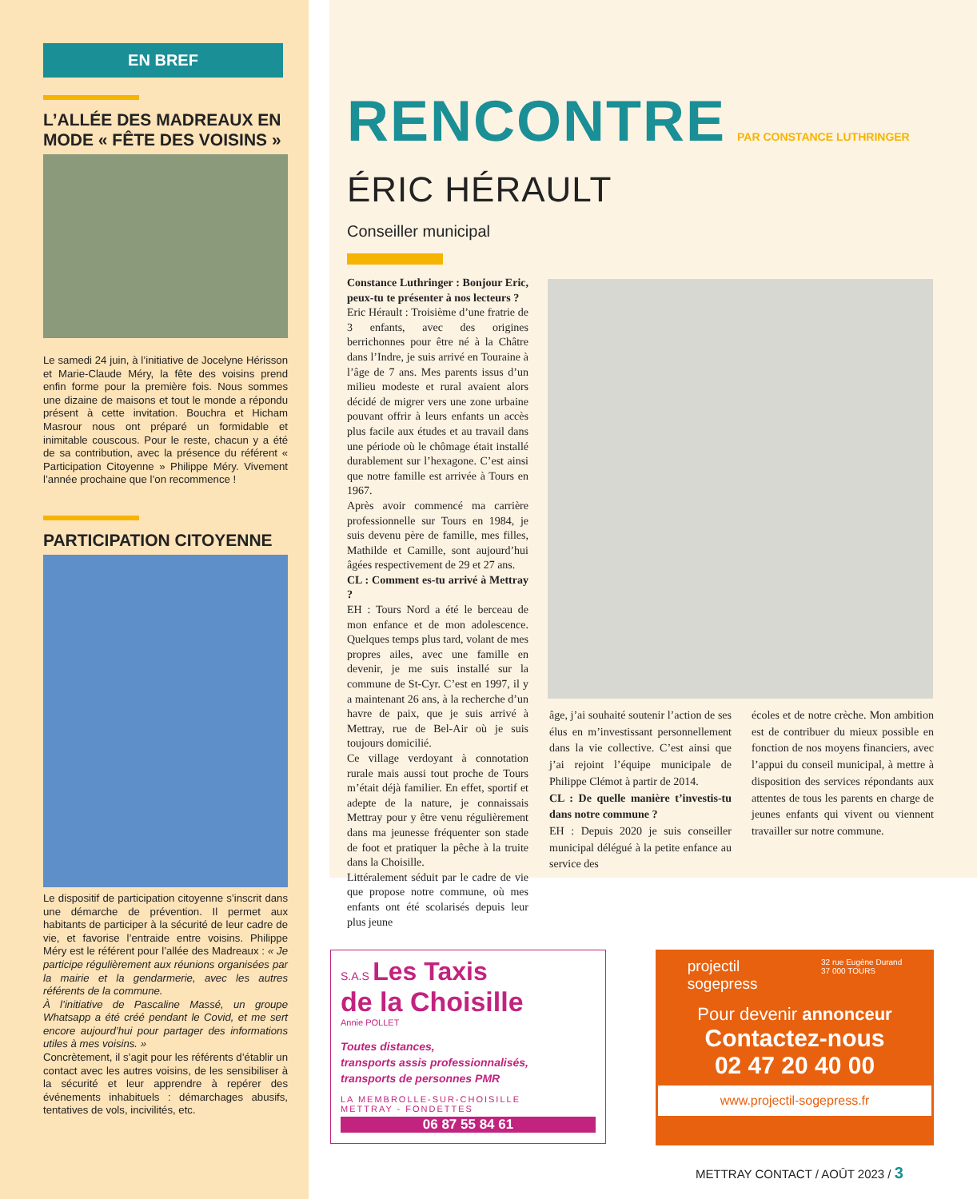EN BREF
L’ALLÉE DES MADREAUX EN MODE « FÊTE DES VOISINS »
Le samedi 24 juin, à l’initiative de Jocelyne Hérisson et Marie-Claude Méry, la fête des voisins prend enfin forme pour la première fois. Nous sommes une dizaine de maisons et tout le monde a répondu présent à cette invitation. Bouchra et Hicham Masrour nous ont préparé un formidable et inimitable couscous. Pour le reste, chacun y a été de sa contribution, avec la présence du référent « Participation Citoyenne » Philippe Méry. Vivement l’année prochaine que l’on recommence !
PARTICIPATION CITOYENNE
Le dispositif de participation citoyenne s’inscrit dans une démarche de prévention. Il permet aux habitants de participer à la sécurité de leur cadre de vie, et favorise l’entraide entre voisins. Philippe Méry est le référent pour l’allée des Madreaux : « Je participe régulièrement aux réunions organisées par la mairie et la gendarmerie, avec les autres référents de la commune.
À l’initiative de Pascaline Massé, un groupe Whatsapp a été créé pendant le Covid, et me sert encore aujourd’hui pour partager des informations utiles à mes voisins. »
Concrètement, il s’agit pour les référents d’établir un contact avec les autres voisins, de les sensibiliser à la sécurité et leur apprendre à repérer des événements inhabituels : démarchages abusifs, tentatives de vols, incivilités, etc.
RENCONTRE PAR CONSTANCE LUTHRINGER
ÉRIC HÉRAULT
Conseiller municipal
Constance Luthringer : Bonjour Eric, peux-tu te présenter à nos lecteurs ?
Eric Hérault : Troisième d’une fratrie de 3 enfants, avec des origines berrichonnes pour être né à la Châtre dans l’Indre, je suis arrivé en Touraine à l’âge de 7 ans. Mes parents issus d’un milieu modeste et rural avaient alors décidé de migrer vers une zone urbaine pouvant offrir à leurs enfants un accès plus facile aux études et au travail dans une période où le chômage était installé durablement sur l’hexagone. C’est ainsi que notre famille est arrivée à Tours en 1967.
Après avoir commencé ma carrière professionnelle sur Tours en 1984, je suis devenu père de famille, mes filles, Mathilde et Camille, sont aujourd’hui âgées respectivement de 29 et 27 ans.
CL : Comment es-tu arrivé à Mettray ?
EH : Tours Nord a été le berceau de mon enfance et de mon adolescence. Quelques temps plus tard, volant de mes propres ailes, avec une famille en devenir, je me suis installé sur la commune de St-Cyr. C’est en 1997, il y a maintenant 26 ans, à la recherche d’un havre de paix, que je suis arrivé à Mettray, rue de Bel-Air où je suis toujours domicilié.
Ce village verdoyant à connotation rurale mais aussi tout proche de Tours m’était déjà familier. En effet, sportif et adepte de la nature, je connaissais Mettray pour y être venu régulièrement dans ma jeunesse fréquenter son stade de foot et pratiquer la pêche à la truite dans la Choisille.
Littéralement séduit par le cadre de vie que propose notre commune, où mes enfants ont été scolarisés depuis leur plus jeune
âge, j’ai souhaité soutenir l’action de ses élus en m’investissant personnellement dans la vie collective. C’est ainsi que j’ai rejoint l’équipe municipale de Philippe Clémot à partir de 2014.
CL : De quelle manière t’investis-tu dans notre commune ?
EH : Depuis 2020 je suis conseiller municipal délégué à la petite enfance au service des
écoles et de notre crèche. Mon ambition est de contribuer du mieux possible en fonction de nos moyens financiers, avec l’appui du conseil municipal, à mettre à disposition des services répondants aux attentes de tous les parents en charge de jeunes enfants qui vivent ou viennent travailler sur notre commune.
S.A.S Les Taxis
de la Choisille
Annie POLLET
Toutes distances,
transports assis professionnalisés,
transports de personnes PMR
LA MEMBROLLE-SUR-CHOISILLE
METTRAY - FONDETTES
06 87 55 84 61
projectil
sogepress 32 rue Eugène Durand
37 000 TOURS
Pour devenir annonceur
Contactez-nous
02 47 20 40 00
www.projectil-sogepress.fr
METTRAY CONTACT / AOÛT 2023 / 3